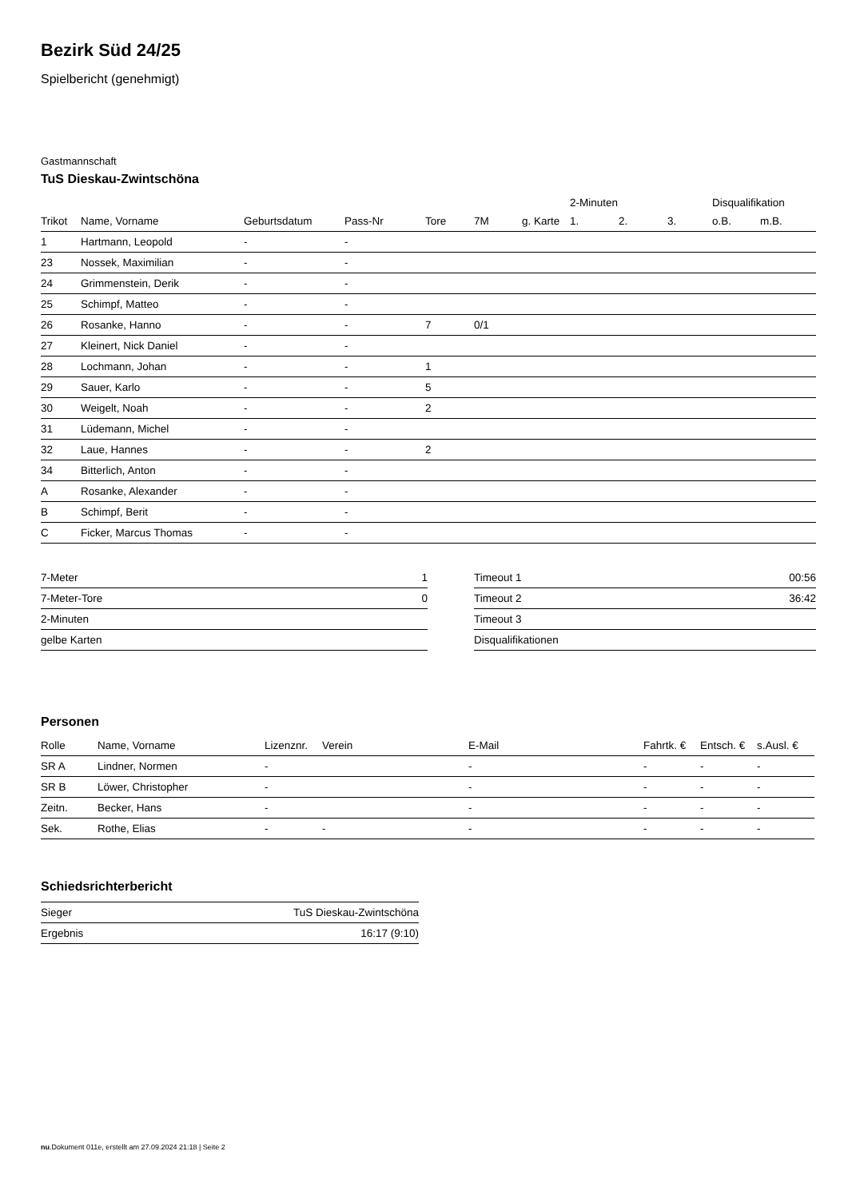Bezirk Süd 24/25
Spielbericht (genehmigt)
Gastmannschaft
TuS Dieskau-Zwintschöna
| | | | | | | | 2-Minuten | | | Disqualifikation | |
| --- | --- | --- | --- | --- | --- | --- | --- | --- | --- | --- | --- |
| Trikot | Name, Vorname | Geburtsdatum | Pass-Nr | Tore | 7M | g. Karte | 1. | 2. | 3. | o.B. | m.B. |
| 1 | Hartmann, Leopold | - | - | | | | | | | | |
| 23 | Nossek, Maximilian | - | - | | | | | | | | |
| 24 | Grimmenstein, Derik | - | - | | | | | | | | |
| 25 | Schimpf, Matteo | - | - | | | | | | | | |
| 26 | Rosanke, Hanno | - | - | 7 | 0/1 | | | | | | |
| 27 | Kleinert, Nick Daniel | - | - | | | | | | | | |
| 28 | Lochmann, Johan | - | - | 1 | | | | | | | |
| 29 | Sauer, Karlo | - | - | 5 | | | | | | | |
| 30 | Weigelt, Noah | - | - | 2 | | | | | | | |
| 31 | Lüdemann, Michel | - | - | | | | | | | | |
| 32 | Laue, Hannes | - | - | 2 | | | | | | | |
| 34 | Bitterlich, Anton | - | - | | | | | | | | |
| A | Rosanke, Alexander | - | - | | | | | | | | |
| B | Schimpf, Berit | - | - | | | | | | | | |
| C | Ficker, Marcus Thomas | - | - | | | | | | | | |
| 7-Meter | 1 |
| 7-Meter-Tore | 0 |
| 2-Minuten | |
| gelbe Karten | |
| Timeout 1 | 00:56 |
| Timeout 2 | 36:42 |
| Timeout 3 | |
| Disqualifikationen | |
Personen
| Rolle | Name, Vorname | Lizenznr. | Verein | E-Mail | Fahrtk. € | Entsch. € | s.Ausl. € |
| --- | --- | --- | --- | --- | --- | --- | --- |
| SR A | Lindner, Normen | - | | - | - | - | - |
| SR B | Löwer, Christopher | - | | - | - | - | - |
| Zeitn. | Becker, Hans | - | | - | - | - | - |
| Sek. | Rothe, Elias | - | - | - | - | - | - |
Schiedsrichterbericht
| Sieger | TuS Dieskau-Zwintschöna |
| Ergebnis | 16:17 (9:10) |
nu.Dokument 011e, erstellt am 27.09.2024 21:18 | Seite 2